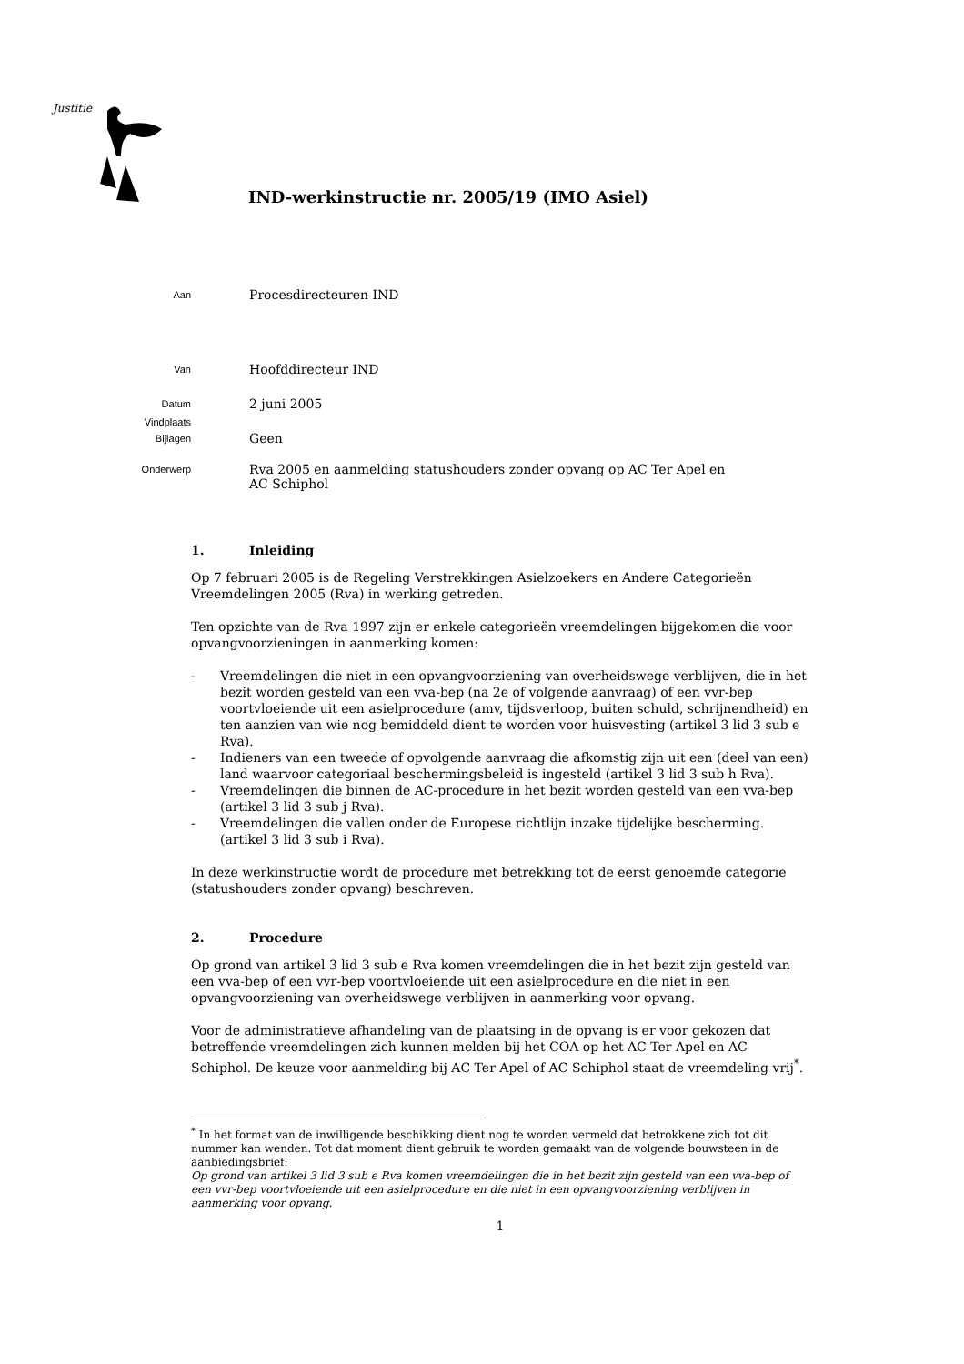Justitie
IND-werkinstructie nr. 2005/19 (IMO Asiel)
Aan
Procesdirecteuren IND
Van
Hoofddirecteur IND
Datum
2 juni 2005
Vindplaats
Bijlagen
Geen
Onderwerp
Rva 2005 en aanmelding statushouders zonder opvang op AC Ter Apel en
AC Schiphol
1. Inleiding
Op 7 februari 2005 is de Regeling Verstrekkingen Asielzoekers en Andere Categorieën Vreemdelingen 2005 (Rva) in werking getreden.
Ten opzichte van de Rva 1997 zijn er enkele categorieën vreemdelingen bijgekomen die voor opvangvoorzieningen in aanmerking komen:
- Vreemdelingen die niet in een opvangvoorziening van overheidswege verblijven, die in het bezit worden gesteld van een vva-bep (na 2e of volgende aanvraag) of een vvr-bep voortvloeiende uit een asielprocedure (amv, tijdsverloop, buiten schuld, schrijnendheid) en ten aanzien van wie nog bemiddeld dient te worden voor huisvesting (artikel 3 lid 3 sub e Rva).
- Indieners van een tweede of opvolgende aanvraag die afkomstig zijn uit een (deel van een) land waarvoor categoriaal beschermingsbeleid is ingesteld (artikel 3 lid 3 sub h Rva).
- Vreemdelingen die binnen de AC-procedure in het bezit worden gesteld van een vva-bep (artikel 3 lid 3 sub j Rva).
- Vreemdelingen die vallen onder de Europese richtlijn inzake tijdelijke bescherming. (artikel 3 lid 3 sub i Rva).
In deze werkinstructie wordt de procedure met betrekking tot de eerst genoemde categorie (statushouders zonder opvang) beschreven.
2. Procedure
Op grond van artikel 3 lid 3 sub e Rva komen vreemdelingen die in het bezit zijn gesteld van een vva-bep of een vvr-bep voortvloeiende uit een asielprocedure en die niet in een opvangvoorziening van overheidswege verblijven in aanmerking voor opvang.
Voor de administratieve afhandeling van de plaatsing in de opvang is er voor gekozen dat betreffende vreemdelingen zich kunnen melden bij het COA op het AC Ter Apel en AC Schiphol. De keuze voor aanmelding bij AC Ter Apel of AC Schiphol staat de vreemdeling vrij<sup>*</sup>.
<sup>*</sup> In het format van de inwilligende beschikking dient nog te worden vermeld dat betrokkene zich tot dit nummer kan wenden. Tot dat moment dient gebruik te worden gemaakt van de volgende bouwsteen in de aanbiedingsbrief:
Op grond van artikel 3 lid 3 sub e Rva komen vreemdelingen die in het bezit zijn gesteld van een vva-bep of een vvr-bep voortvloeiende uit een asielprocedure en die niet in een opvangvoorziening verblijven in aanmerking voor opvang.
1